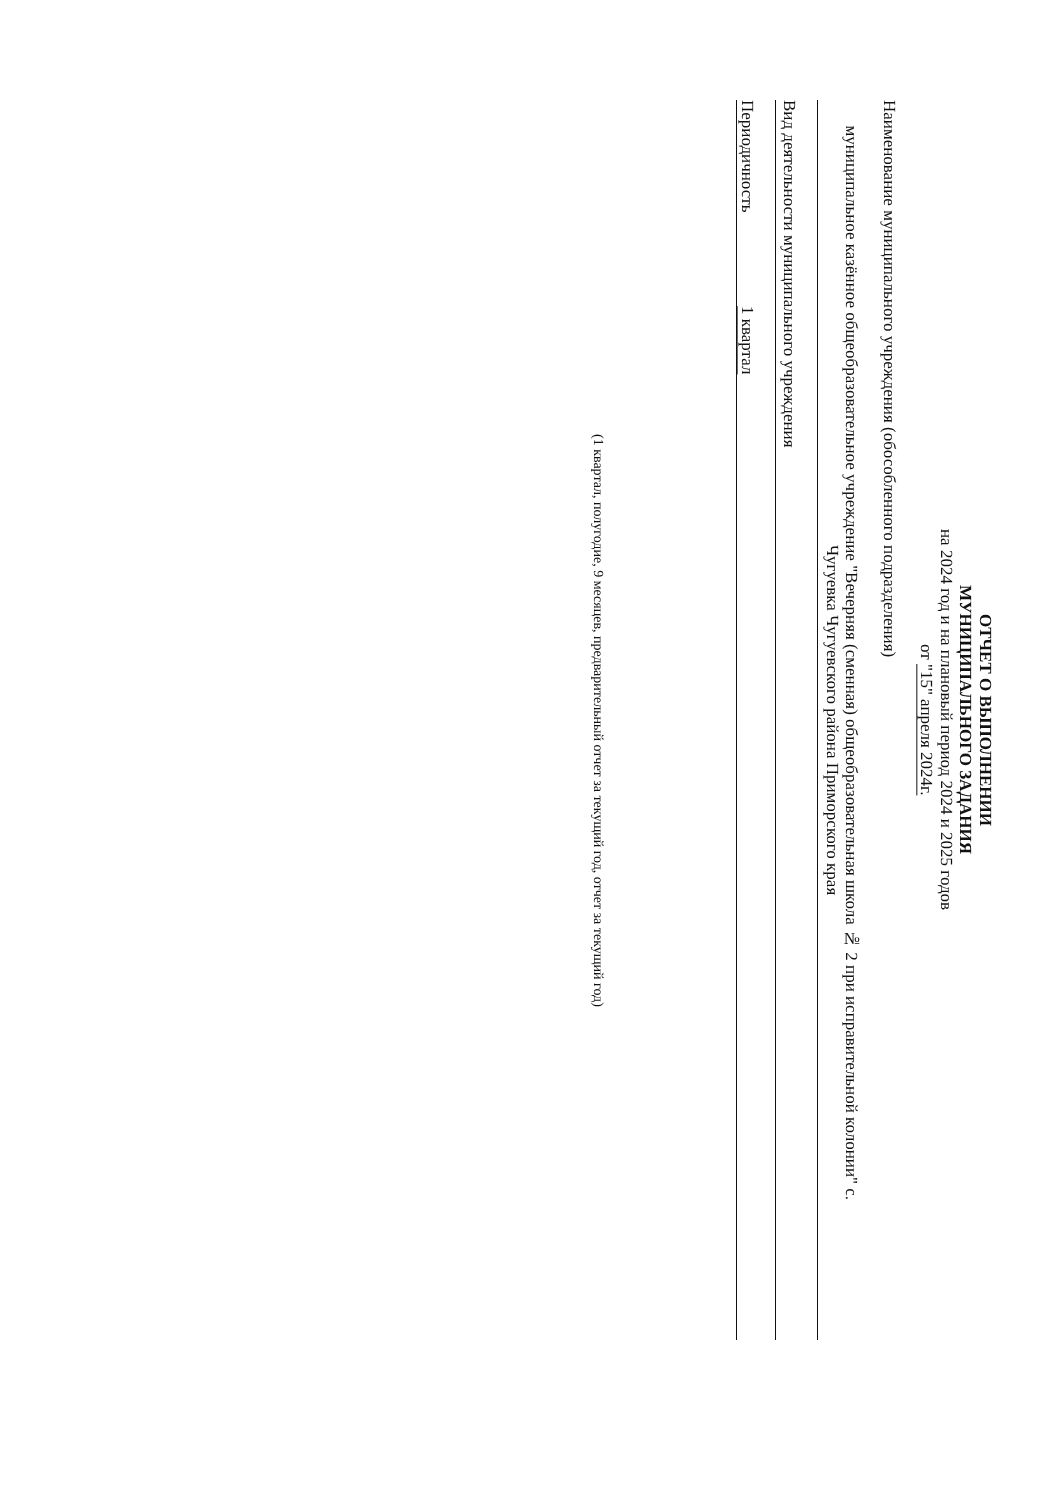ОТЧЕТ О ВЫПОЛНЕНИИ
МУНИЦИПАЛЬНОГО ЗАДАНИЯ
на 2024 год и на плановый период 2024 и 2025 годов
от "15" апреля 2024г.
Наименование муниципального учреждения (обособленного подразделения)
муниципальное казённое общеобразовательное учреждение "Вечерняя (сменная) общеобразовательная школа № 2 при исправительной колонии" с.
Чугуевка Чугуевского района Приморского края
Вид деятельности муниципального учреждения
Периодичность 1 квартал
(1 квартал, полугодие, 9 месяцев, предварительный отчет за текущий год, отчет за текущий год)